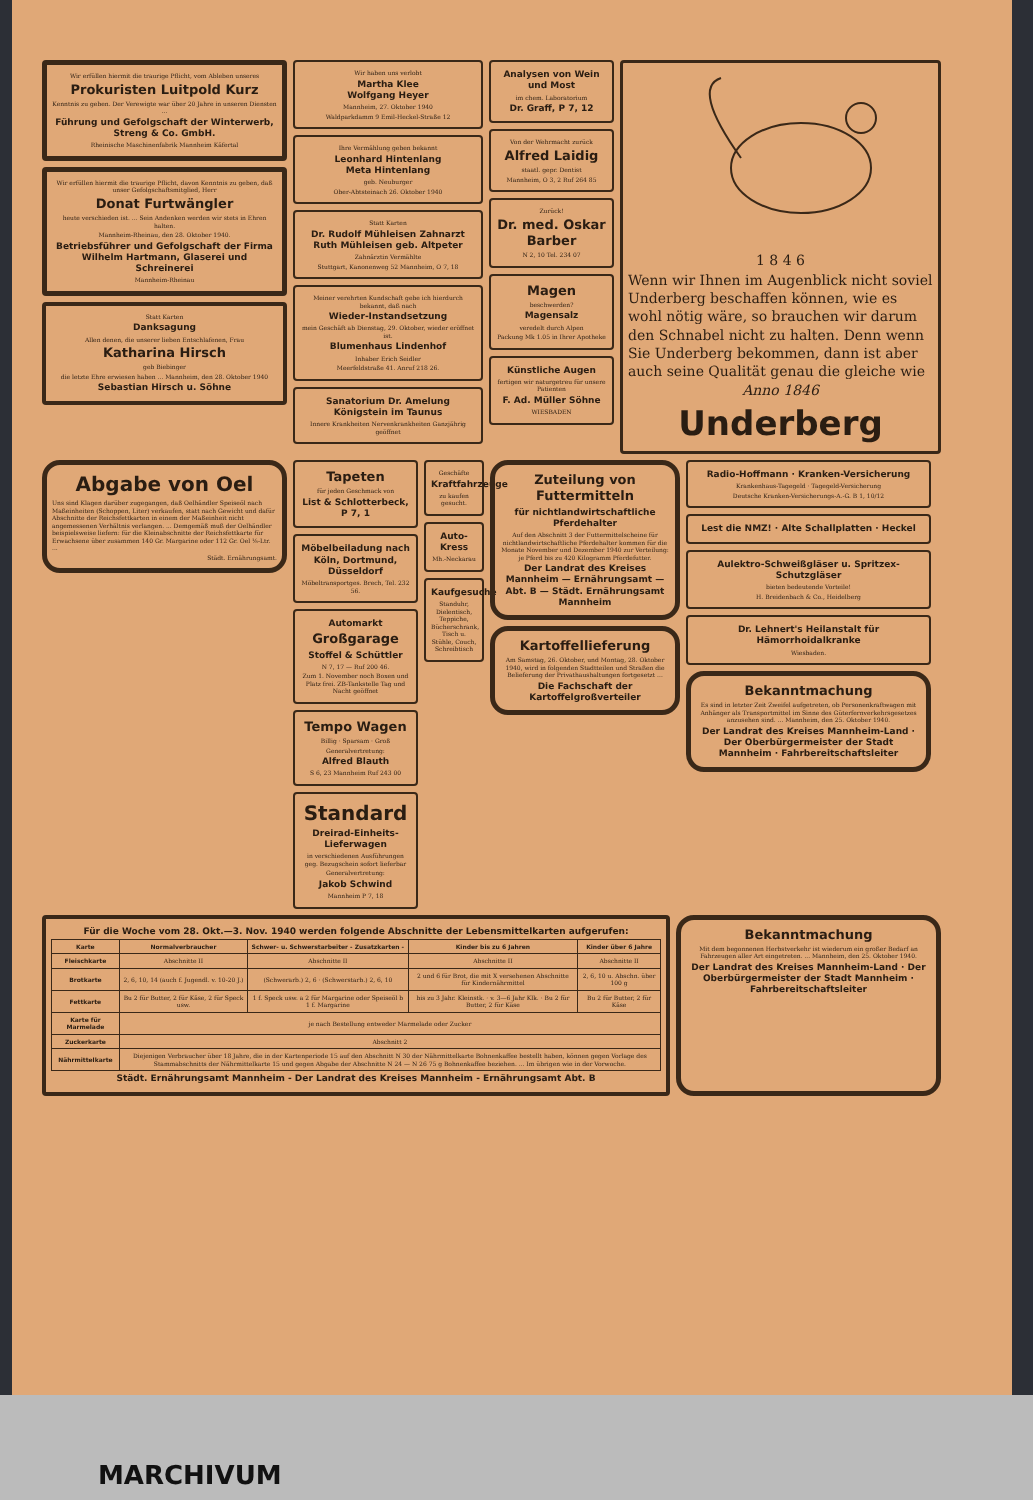Wir erfüllen hiermit die traurige Pflicht, vom Ableben unseres
Prokuristen Luitpold Kurz
Kenntnis zu geben. Der Verewigte war über 20 Jahre in unseren Diensten ...
Führung und Gefolgschaft der Winterwerb, Streng & Co. GmbH.
Rheinische Maschinenfabrik Mannheim Käfertal
Wir erfüllen hiermit die traurige Pflicht, davon Kenntnis zu geben, daß unser Gefolgschaftsmitglied, Herr
Donat Furtwängler
heute verschieden ist. ... Sein Andenken werden wir stets in Ehren halten.
Mannheim-Rheinau, den 28. Oktober 1940.
Betriebsführer und Gefolgschaft der Firma Wilhelm Hartmann, Glaserei und Schreinerei
Mannheim-Rheinau
Statt Karten
Danksagung
Allen denen, die unserer lieben Entschlafenen, Frau
Katharina Hirsch
geb Biebinger
die letzte Ehre erwiesen haben ... Mannheim, den 28. Oktober 1940
Sebastian Hirsch u. Söhne
Wir haben uns verlobt
Martha Klee
Wolfgang Heyer
Mannheim, 27. Oktober 1940
Waldparkdamm 9 Emil-Heckel-Straße 12
Ihre Vermählung geben bekannt
Leonhard Hintenlang
Meta Hintenlang
geb. Neuburger
Ober-Abtsteinach 26. Oktober 1940
Statt Karten
Dr. Rudolf Mühleisen Zahnarzt
Ruth Mühleisen geb. Altpeter
Zahnärztin Vermählte
Stuttgart, Kanonenweg 52 Mannheim, O 7, 18
Meiner verehrten Kundschaft gebe ich hierdurch bekannt, daß nach
Wieder-Instandsetzung
mein Geschäft ab Dienstag, 29. Oktober, wieder eröffnet ist.
Blumenhaus Lindenhof
Inhaber Erich Seidler
Meerfeldstraße 41. Anruf 218 26.
Sanatorium Dr. Amelung
Königstein im Taunus
Innere Krankheiten Nervenkrankheiten Ganzjährig geöffnet
Analysen von Wein und Most
im chem. Laboratorium
Dr. Graff, P 7, 12
Von der Wehrmacht zurück
Alfred Laidig
staatl. gepr. Dentist
Mannheim, O 3, 2 Ruf 264 85
Zurück!
Dr. med. Oskar Barber
N 2, 10 Tel. 234 07
Magen
beschwerden?
Magensalz
veredelt durch Alpen
Packung Mk 1.05 in Ihrer Apotheke
Künstliche Augen
fertigen wir naturgetreu für unsere Patienten
F. Ad. Müller Söhne
WIESBADEN
1 8 4 6
Wenn wir Ihnen im Augenblick nicht soviel Underberg beschaffen können, wie es wohl nötig wäre, so brauchen wir darum den Schnabel nicht zu halten. Denn wenn Sie Underberg bekommen, dann ist aber auch seine Qualität genau die gleiche wie
Anno 1846
Underberg
Abgabe von Oel
Uns sind Klagen darüber zugegangen, daß Oelhändler Speiseöl nach Maßeinheiten (Schoppen, Liter) verkaufen, statt nach Gewicht und dafür Abschnitte der Reichsfettkarten in einem der Maßeinheit nicht angemessenen Verhältnis verlangen. ... Demgemäß muß der Oelhändler beispielsweise liefern: für die Kleinabschnitte der Reichsfettkarte für Erwachsene über zusammen 140 Gr. Margarine oder 112 Gr. Oel ⅛-Ltr. ...
Städt. Ernährungsamt.
Tapeten
für jeden Geschmack von
List & Schlotterbeck, P 7, 1
Möbelbeiladung nach Köln, Dortmund, Düsseldorf
Möbeltransportges. Brech, Tel. 232 56.
Automarkt
Großgarage
Stoffel & Schüttler
N 7, 17 — Ruf 200 46.
Zum 1. November noch Boxen und Platz frei. ZB-Tankstelle Tag und Nacht geöffnet
Tempo Wagen
Billig · Sparsam · Groß
Generalvertretung:
Alfred Blauth
S 6, 23 Mannheim Ruf 243 00
Standard
Dreirad-Einheits-Lieferwagen
in verschiedenen Ausführungen geg. Bezugschein sofort lieferbar
Generalvertretung:
Jakob Schwind
Mannheim P 7, 18
Geschäfte
Kraftfahrzeuge
zu kaufen gesucht.
Auto-Kress
Mh.-Neckarau
Kaufgesuche
Standuhr, Dielentisch, Teppiche, Bücherschrank, Tisch u. Stühle, Couch, Schreibtisch
Zuteilung von Futtermitteln
für nichtlandwirtschaftliche Pferdehalter
Auf den Abschnitt 3 der Futtermittelscheine für nichtlandwirtschaftliche Pferdehalter kommen für die Monate November und Dezember 1940 zur Verteilung: je Pferd bis zu 420 Kilogramm Pferdefutter.
Der Landrat des Kreises Mannheim — Ernährungsamt — Abt. B — Städt. Ernährungsamt Mannheim
Kartoffellieferung
Am Samstag, 26. Oktober, und Montag, 28. Oktober 1940, wird in folgenden Stadtteilen und Straßen die Belieferung der Privathaushaltungen fortgesetzt ...
Die Fachschaft der Kartoffelgroßverteiler
Radio-Hoffmann · Kranken-Versicherung
Krankenhaus-Tagegeld · Tagegeld-Versicherung
Deutsche Kranken-Versicherungs-A.-G. B 1, 10/12
Lest die NMZ! · Alte Schallplatten · Heckel
Aulektro-Schweißgläser u. Spritzex-Schutzgläser
bieten bedeutende Vorteile!
H. Breidenbach & Co., Heidelberg
Dr. Lehnert's Heilanstalt für Hämorrhoidalkranke
Wiesbaden.
Bekanntmachung
Es sind in letzter Zeit Zweifel aufgetreten, ob Personenkraftwagen mit Anhänger als Transportmittel im Sinne des Güterfernverkehrsgesetzes anzusehen sind. ... Mannheim, den 25. Oktober 1940.
Der Landrat des Kreises Mannheim-Land · Der Oberbürgermeister der Stadt Mannheim · Fahrbereitschaftsleiter
Für die Woche vom 28. Okt.—3. Nov. 1940 werden folgende Abschnitte der Lebensmittelkarten aufgerufen:
| Karte | Normalverbraucher | Schwer- u. Schwerstarbeiter - Zusatzkarten - | Kinder bis zu 6 Jahren | Kinder über 6 Jahre |
| --- | --- | --- | --- | --- |
| Fleischkarte | Abschnitte II | Abschnitte II | Abschnitte II | Abschnitte II |
| Brotkarte | 2, 6, 10, 14 (auch f. Jugendl. v. 10-20 J.) | (Schwerarb.) 2, 6 · (Schwerstarb.) 2, 6, 10 | 2 und 6 für Brot, die mit X versehenen Abschnitte für Kindernährmittel | 2, 6, 10 u. Abschn. über 100 g |
| Fettkarte | Bu 2 für Butter, 2 für Käse, 2 für Speck usw. | 1 f. Speck usw. a 2 für Margarine oder Speiseöl b 1 f. Margarine | bis zu 3 Jahr. Kleinstk. · v. 3—6 Jahr Klk. · Bu 2 für Butter, 2 für Käse | Bu 2 für Butter, 2 für Käse |
| Karte für Marmelade | je nach Bestellung entweder Marmelade oder Zucker | | | |
| Zuckerkarte | Abschnitt 2 | | | |
| Nährmittelkarte | Diejenigen Verbraucher über 18 Jahre, die in der Kartenperiode 15 auf den Abschnitt N 30 der Nährmittelkarte Bohnenkaffee bestellt haben, können gegen Vorlage des Stammabschnitts der Nährmittelkarte 15 und gegen Abgabe der Abschnitte N 24 — N 26 75 g Bohnenkaffee beziehen. ... Im übrigen wie in der Vorwoche. | | | |
Städt. Ernährungsamt Mannheim - Der Landrat des Kreises Mannheim - Ernährungsamt Abt. B
Bekanntmachung
Mit dem begonnenen Herbstverkehr ist wiederum ein großer Bedarf an Fahrzeugen aller Art eingetreten. ... Mannheim, den 25. Oktober 1940.
Der Landrat des Kreises Mannheim-Land · Der Oberbürgermeister der Stadt Mannheim · Fahrbereitschaftsleiter
MARCHIVUM